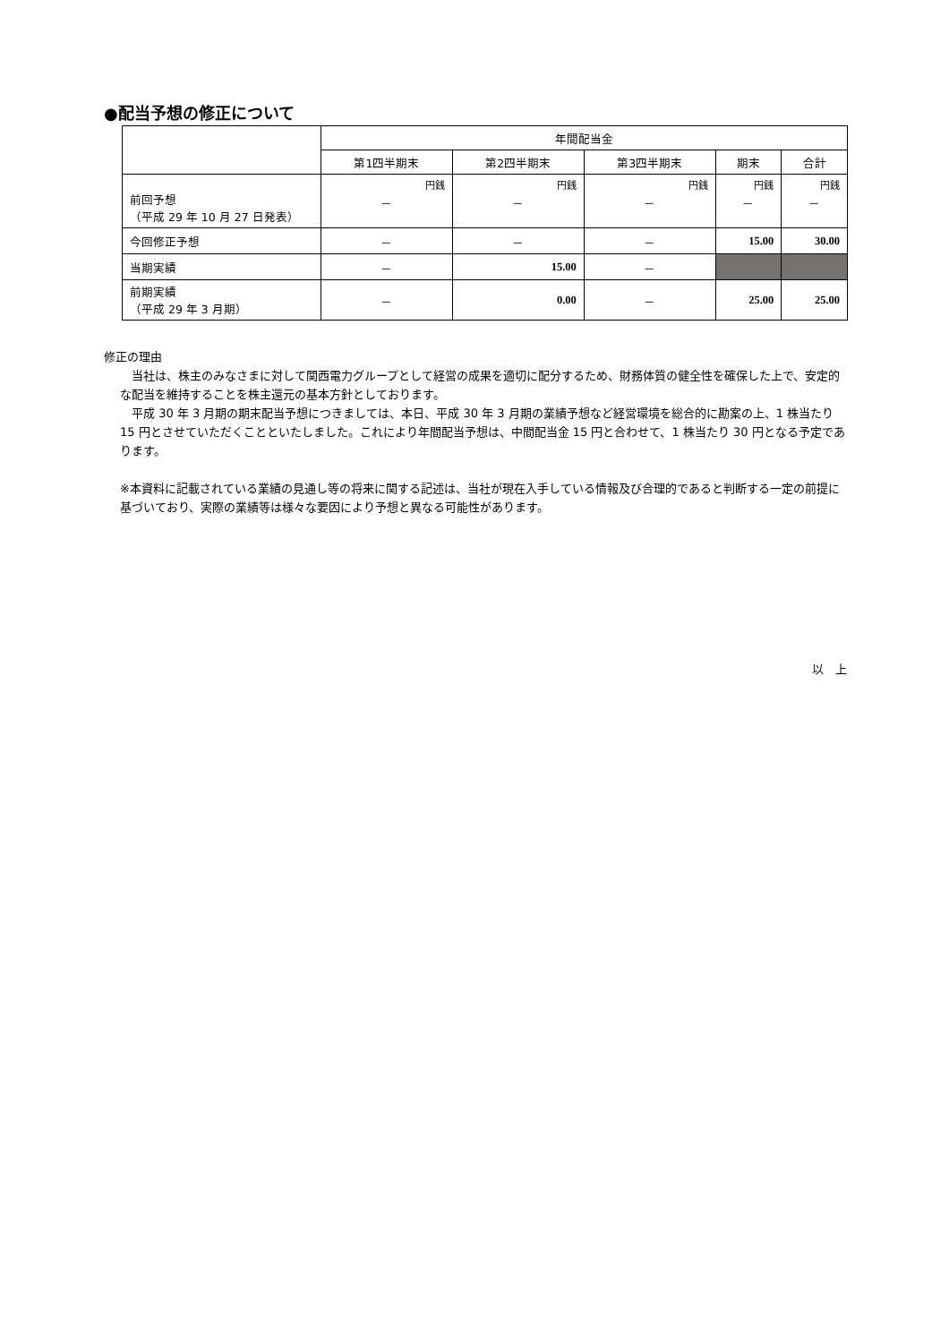●配当予想の修正について
| | 年間配当金 | | | | |
| --- | --- | --- | --- | --- | --- |
| | 第1四半期末 | 第2四半期末 | 第3四半期末 | 期末 | 合計 |
| 前回予想 （平成 29 年 10 月 27 日発表） | 円銭 － | 円銭 － | 円銭 － | 円銭 － | 円銭 － |
| 今回修正予想 | － | － | － | 15.00 | 30.00 |
| 当期実績 | － | 15.00 | － | | |
| 前期実績 （平成 29 年 3 月期） | － | 0.00 | － | 25.00 | 25.00 |
修正の理由
　当社は、株主のみなさまに対して関西電力グループとして経営の成果を適切に配分するため、財務体質の健全性を確保した上で、安定的な配当を維持することを株主還元の基本方針としております。
　平成 30 年 3 月期の期末配当予想につきましては、本日、平成 30 年 3 月期の業績予想など経営環境を総合的に勘案の上、1 株当たり 15 円とさせていただくことといたしました。これにより年間配当予想は、中間配当金 15 円と合わせて、1 株当たり 30 円となる予定であります。
※本資料に記載されている業績の見通し等の将来に関する記述は、当社が現在入手している情報及び合理的であると判断する一定の前提に基づいており、実際の業績等は様々な要因により予想と異なる可能性があります。
以　上